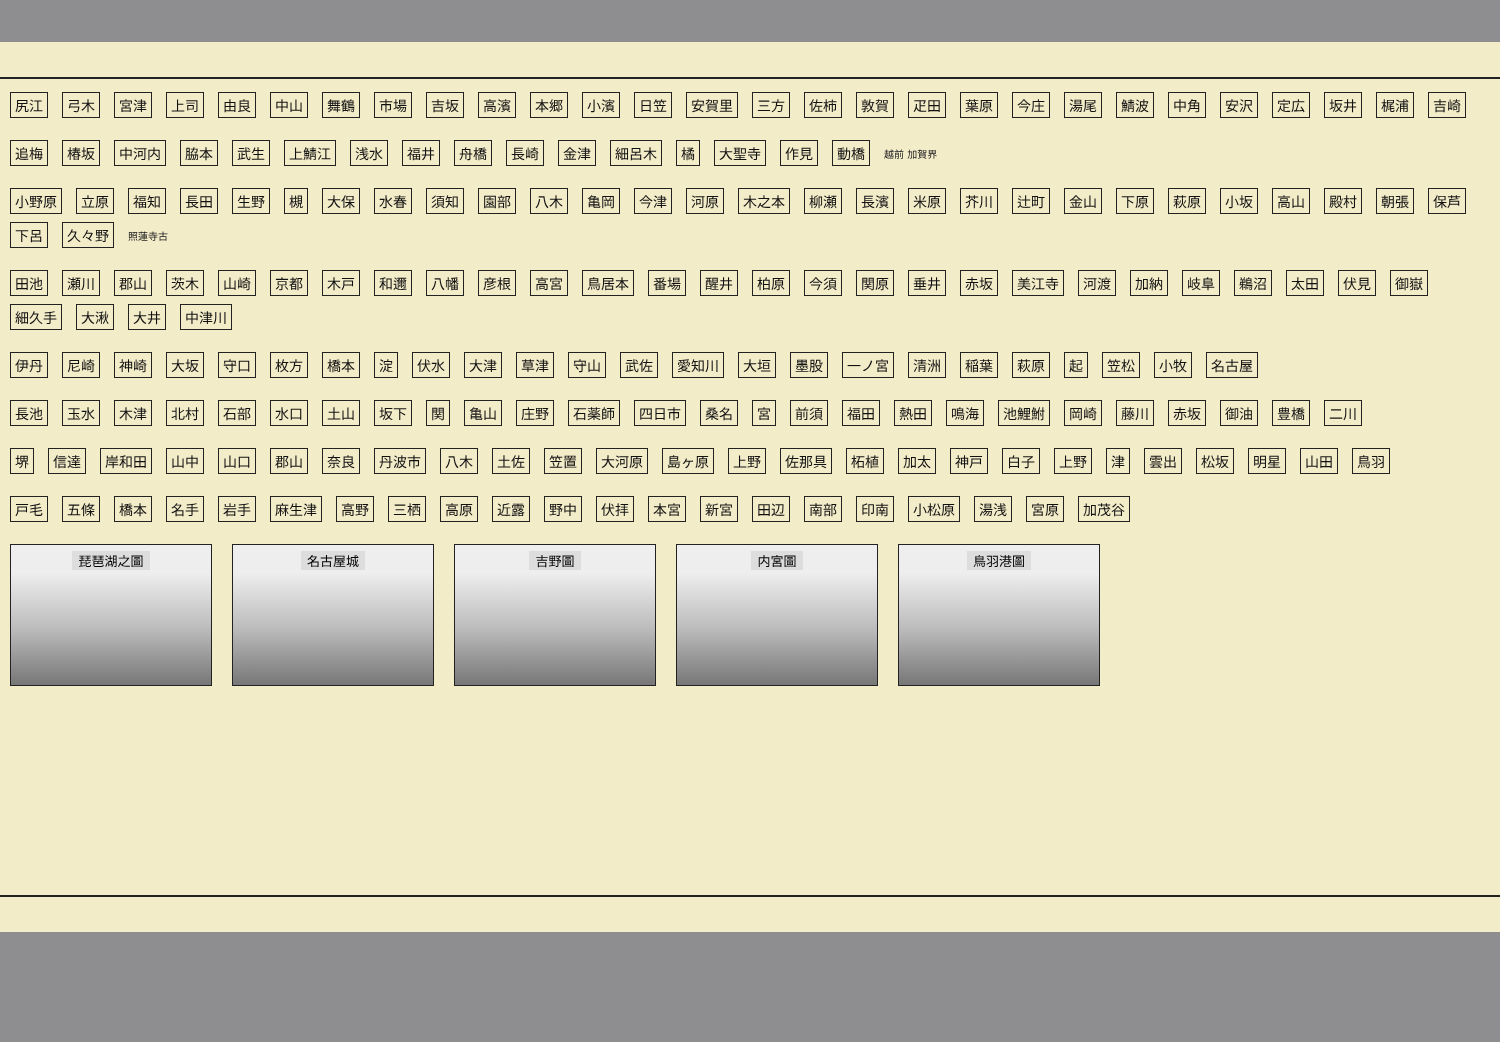尻江 弓木 宮津 上司 由良 中山 舞鶴 市場 吉坂 高濱 本郷 小濱 日笠 安賀里 三方 佐柿 敦賀 疋田 葉原 今庄 湯尾 鯖波 中角 安沢 定広 坂井 梶浦 吉崎
追梅 椿坂 中河内 脇本 武生 上鯖江 浅水 福井 舟橋 長崎 金津 細呂木 橘 大聖寺 作見 動橋 越前 加賀界
小野原 立原 福知 長田 生野 槻 大保 水春 須知 園部 八木 亀岡 今津 河原 木之本 柳瀬 長濱 米原 芥川 辻町 金山 下原 萩原 小坂 高山 殿村 朝張 保芦 下呂 久々野 照蓮寺古
田池 瀬川 郡山 茨木 山崎 京都 木戸 和邇 八幡 彦根 高宮 鳥居本 番場 醒井 柏原 今須 関原 垂井 赤坂 美江寺 河渡 加納 岐阜 鵜沼 太田 伏見 御嶽 細久手 大湫 大井 中津川
伊丹 尼崎 神崎 大坂 守口 枚方 橋本 淀 伏水 大津 草津 守山 武佐 愛知川 大垣 墨股 一ノ宮 清洲 稲葉 萩原 起 笠松 小牧 名古屋
長池 玉水 木津 北村 石部 水口 土山 坂下 関 亀山 庄野 石薬師 四日市 桑名 宮 前須 福田 熱田 鳴海 池鯉鮒 岡崎 藤川 赤坂 御油 豊橋 二川
堺信達 岸和田 山中 山口 郡山 奈良 丹波市 八木 土佐 笠置 大河原 島ヶ原 上野 佐那具 柘植 加太 神戸 白子 上野 津 雲出 松坂 明星 山田 鳥羽
戸毛 五條 橋本 名手 岩手 麻生津 高野 三栖 高原 近露 野中 伏拝 本宮 新宮 田辺 南部 印南 小松原 湯浅 宮原 加茂谷
琵琶湖之圖
名古屋城
吉野圖
内宮圖
鳥羽港圖